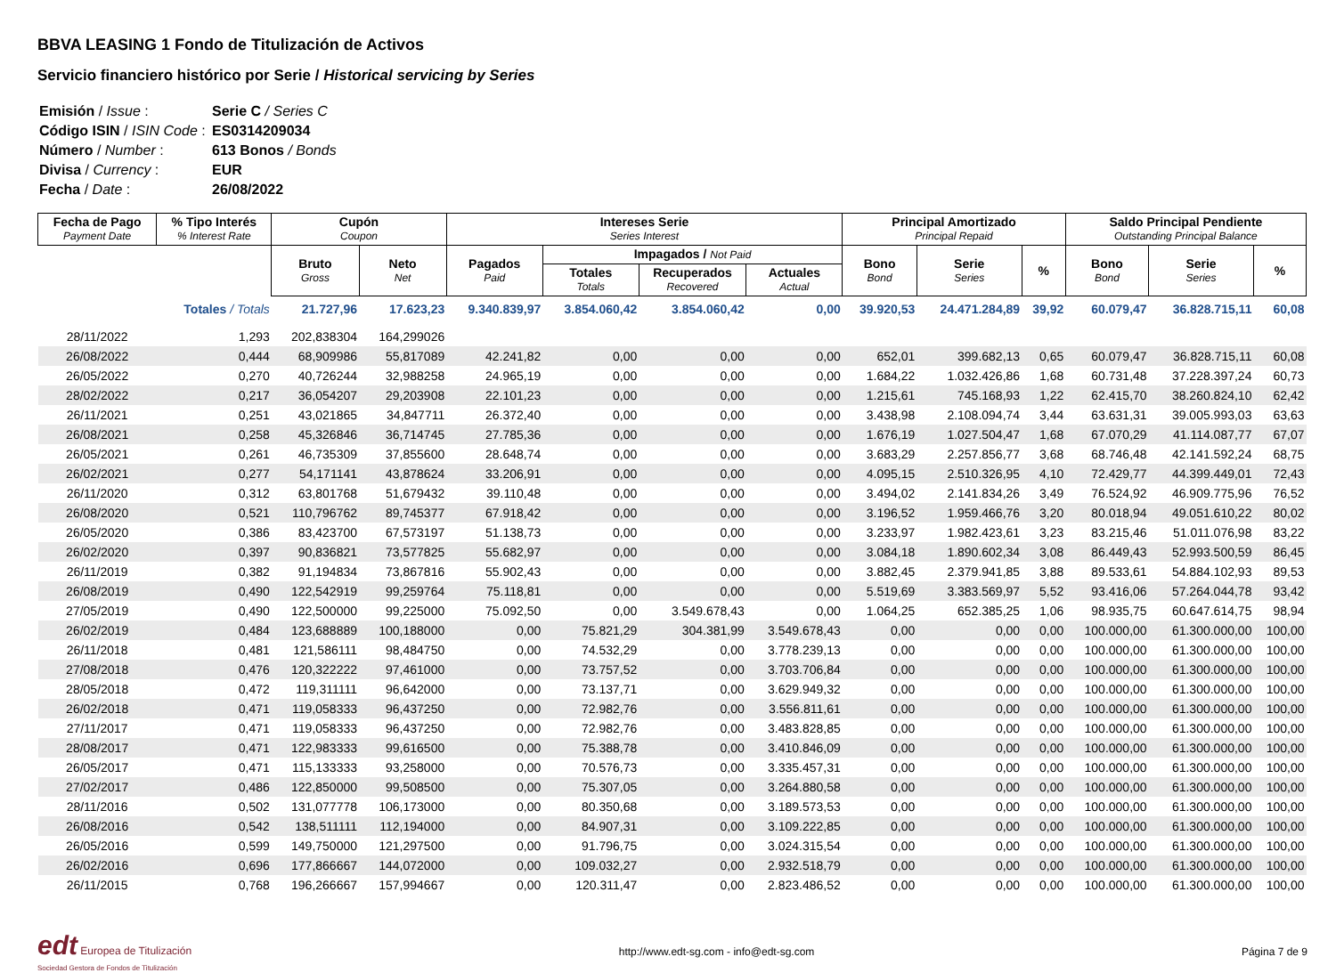BBVA LEASING 1 Fondo de Titulización de Activos
Servicio financiero histórico por Serie / Historical servicing by Series
| Emisión / Issue : | Serie C / Series C |
| Código ISIN / ISIN Code : | ES0314209034 |
| Número / Number : | 613 Bonos / Bonds |
| Divisa / Currency : | EUR |
| Fecha / Date : | 26/08/2022 |
| Fecha de Pago Payment Date | % Tipo Interés % Interest Rate | Cupón Coupon | | Intereses Serie Series Interest | | | | Principal Amortizado Principal Repaid | | | Saldo Principal Pendiente Outstanding Principal Balance | | |
| --- | --- | --- | --- | --- | --- | --- | --- | --- | --- | --- | --- | --- | --- |
| | | Bruto Gross | Neto Net | Pagados Paid | Impagados / Not Paid | | | Bono Bond | Serie Series | % | Bono Bond | Serie Series | % |
| | | | | | Totales Totals | Recuperados Recovered | Actuales Actual | | | | | | |
| | Totales / Totals | 21.727,96 | 17.623,23 | 9.340.839,97 | 3.854.060,42 | 3.854.060,42 | 0,00 | 39.920,53 | 24.471.284,89 | 39,92 | 60.079,47 | 36.828.715,11 | 60,08 |
| 28/11/2022 | 1,293 | 202,838304 | 164,299026 | | | | | | | | | | |
| 26/08/2022 | 0,444 | 68,909986 | 55,817089 | 42.241,82 | 0,00 | 0,00 | 0,00 | 652,01 | 399.682,13 | 0,65 | 60.079,47 | 36.828.715,11 | 60,08 |
| 26/05/2022 | 0,270 | 40,726244 | 32,988258 | 24.965,19 | 0,00 | 0,00 | 0,00 | 1.684,22 | 1.032.426,86 | 1,68 | 60.731,48 | 37.228.397,24 | 60,73 |
| 28/02/2022 | 0,217 | 36,054207 | 29,203908 | 22.101,23 | 0,00 | 0,00 | 0,00 | 1.215,61 | 745.168,93 | 1,22 | 62.415,70 | 38.260.824,10 | 62,42 |
| 26/11/2021 | 0,251 | 43,021865 | 34,847711 | 26.372,40 | 0,00 | 0,00 | 0,00 | 3.438,98 | 2.108.094,74 | 3,44 | 63.631,31 | 39.005.993,03 | 63,63 |
| 26/08/2021 | 0,258 | 45,326846 | 36,714745 | 27.785,36 | 0,00 | 0,00 | 0,00 | 1.676,19 | 1.027.504,47 | 1,68 | 67.070,29 | 41.114.087,77 | 67,07 |
| 26/05/2021 | 0,261 | 46,735309 | 37,855600 | 28.648,74 | 0,00 | 0,00 | 0,00 | 3.683,29 | 2.257.856,77 | 3,68 | 68.746,48 | 42.141.592,24 | 68,75 |
| 26/02/2021 | 0,277 | 54,171141 | 43,878624 | 33.206,91 | 0,00 | 0,00 | 0,00 | 4.095,15 | 2.510.326,95 | 4,10 | 72.429,77 | 44.399.449,01 | 72,43 |
| 26/11/2020 | 0,312 | 63,801768 | 51,679432 | 39.110,48 | 0,00 | 0,00 | 0,00 | 3.494,02 | 2.141.834,26 | 3,49 | 76.524,92 | 46.909.775,96 | 76,52 |
| 26/08/2020 | 0,521 | 110,796762 | 89,745377 | 67.918,42 | 0,00 | 0,00 | 0,00 | 3.196,52 | 1.959.466,76 | 3,20 | 80.018,94 | 49.051.610,22 | 80,02 |
| 26/05/2020 | 0,386 | 83,423700 | 67,573197 | 51.138,73 | 0,00 | 0,00 | 0,00 | 3.233,97 | 1.982.423,61 | 3,23 | 83.215,46 | 51.011.076,98 | 83,22 |
| 26/02/2020 | 0,397 | 90,836821 | 73,577825 | 55.682,97 | 0,00 | 0,00 | 0,00 | 3.084,18 | 1.890.602,34 | 3,08 | 86.449,43 | 52.993.500,59 | 86,45 |
| 26/11/2019 | 0,382 | 91,194834 | 73,867816 | 55.902,43 | 0,00 | 0,00 | 0,00 | 3.882,45 | 2.379.941,85 | 3,88 | 89.533,61 | 54.884.102,93 | 89,53 |
| 26/08/2019 | 0,490 | 122,542919 | 99,259764 | 75.118,81 | 0,00 | 0,00 | 0,00 | 5.519,69 | 3.383.569,97 | 5,52 | 93.416,06 | 57.264.044,78 | 93,42 |
| 27/05/2019 | 0,490 | 122,500000 | 99,225000 | 75.092,50 | 0,00 | 3.549.678,43 | 0,00 | 1.064,25 | 652.385,25 | 1,06 | 98.935,75 | 60.647.614,75 | 98,94 |
| 26/02/2019 | 0,484 | 123,688889 | 100,188000 | 0,00 | 75.821,29 | 304.381,99 | 3.549.678,43 | 0,00 | 0,00 | 0,00 | 100.000,00 | 61.300.000,00 | 100,00 |
| 26/11/2018 | 0,481 | 121,586111 | 98,484750 | 0,00 | 74.532,29 | 0,00 | 3.778.239,13 | 0,00 | 0,00 | 0,00 | 100.000,00 | 61.300.000,00 | 100,00 |
| 27/08/2018 | 0,476 | 120,322222 | 97,461000 | 0,00 | 73.757,52 | 0,00 | 3.703.706,84 | 0,00 | 0,00 | 0,00 | 100.000,00 | 61.300.000,00 | 100,00 |
| 28/05/2018 | 0,472 | 119,311111 | 96,642000 | 0,00 | 73.137,71 | 0,00 | 3.629.949,32 | 0,00 | 0,00 | 0,00 | 100.000,00 | 61.300.000,00 | 100,00 |
| 26/02/2018 | 0,471 | 119,058333 | 96,437250 | 0,00 | 72.982,76 | 0,00 | 3.556.811,61 | 0,00 | 0,00 | 0,00 | 100.000,00 | 61.300.000,00 | 100,00 |
| 27/11/2017 | 0,471 | 119,058333 | 96,437250 | 0,00 | 72.982,76 | 0,00 | 3.483.828,85 | 0,00 | 0,00 | 0,00 | 100.000,00 | 61.300.000,00 | 100,00 |
| 28/08/2017 | 0,471 | 122,983333 | 99,616500 | 0,00 | 75.388,78 | 0,00 | 3.410.846,09 | 0,00 | 0,00 | 0,00 | 100.000,00 | 61.300.000,00 | 100,00 |
| 26/05/2017 | 0,471 | 115,133333 | 93,258000 | 0,00 | 70.576,73 | 0,00 | 3.335.457,31 | 0,00 | 0,00 | 0,00 | 100.000,00 | 61.300.000,00 | 100,00 |
| 27/02/2017 | 0,486 | 122,850000 | 99,508500 | 0,00 | 75.307,05 | 0,00 | 3.264.880,58 | 0,00 | 0,00 | 0,00 | 100.000,00 | 61.300.000,00 | 100,00 |
| 28/11/2016 | 0,502 | 131,077778 | 106,173000 | 0,00 | 80.350,68 | 0,00 | 3.189.573,53 | 0,00 | 0,00 | 0,00 | 100.000,00 | 61.300.000,00 | 100,00 |
| 26/08/2016 | 0,542 | 138,511111 | 112,194000 | 0,00 | 84.907,31 | 0,00 | 3.109.222,85 | 0,00 | 0,00 | 0,00 | 100.000,00 | 61.300.000,00 | 100,00 |
| 26/05/2016 | 0,599 | 149,750000 | 121,297500 | 0,00 | 91.796,75 | 0,00 | 3.024.315,54 | 0,00 | 0,00 | 0,00 | 100.000,00 | 61.300.000,00 | 100,00 |
| 26/02/2016 | 0,696 | 177,866667 | 144,072000 | 0,00 | 109.032,27 | 0,00 | 2.932.518,79 | 0,00 | 0,00 | 0,00 | 100.000,00 | 61.300.000,00 | 100,00 |
| 26/11/2015 | 0,768 | 196,266667 | 157,994667 | 0,00 | 120.311,47 | 0,00 | 2.823.486,52 | 0,00 | 0,00 | 0,00 | 100.000,00 | 61.300.000,00 | 100,00 |
edt Europea de Titulización
Sociedad Gestora de Fondos de Titulización
http://www.edt-sg.com - info@edt-sg.com
Página 7 de 9